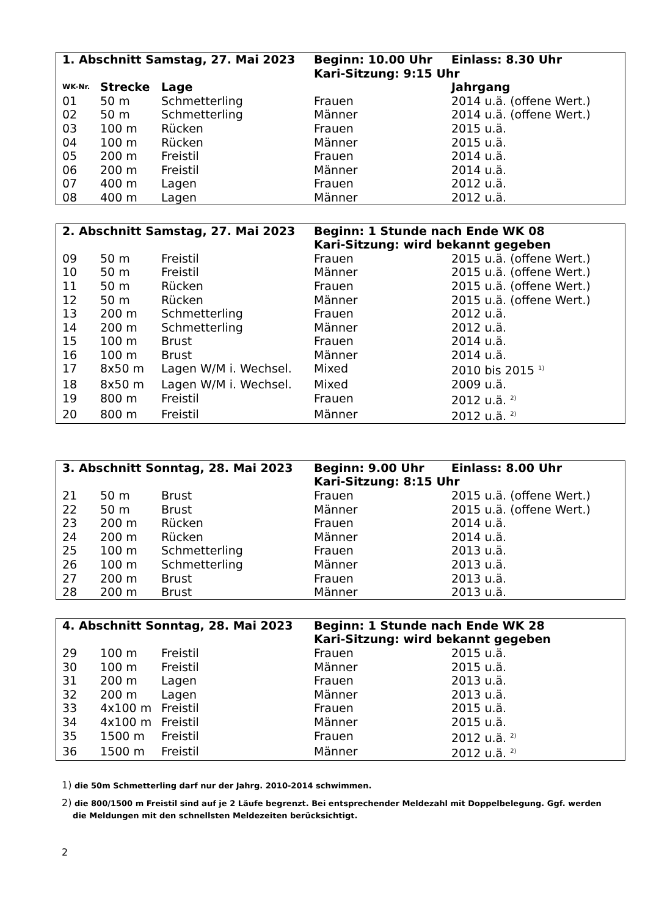| 1. Abschnitt Samstag, 27. Mai 2023 | | | Beginn: 10.00 Uhr | Einlass: 8.30 Uhr |
| --- | --- | --- | --- | --- |
| | | | Kari-Sitzung: 9:15 Uhr | |
| WK-Nr. | Strecke | Lage | | Jahrgang |
| 01 | 50 m | Schmetterling | Frauen | 2014 u.ä. (offene Wert.) |
| 02 | 50 m | Schmetterling | Männer | 2014 u.ä. (offene Wert.) |
| 03 | 100 m | Rücken | Frauen | 2015 u.ä. |
| 04 | 100 m | Rücken | Männer | 2015 u.ä. |
| 05 | 200 m | Freistil | Frauen | 2014 u.ä. |
| 06 | 200 m | Freistil | Männer | 2014 u.ä. |
| 07 | 400 m | Lagen | Frauen | 2012 u.ä. |
| 08 | 400 m | Lagen | Männer | 2012 u.ä. |
| 2. Abschnitt Samstag, 27. Mai 2023 | | | Beginn: 1 Stunde nach Ende WK 08 | |
| --- | --- | --- | --- | --- |
| | | | Kari-Sitzung: wird bekannt gegeben | |
| 09 | 50 m | Freistil | Frauen | 2015 u.ä. (offene Wert.) |
| 10 | 50 m | Freistil | Männer | 2015 u.ä. (offene Wert.) |
| 11 | 50 m | Rücken | Frauen | 2015 u.ä. (offene Wert.) |
| 12 | 50 m | Rücken | Männer | 2015 u.ä. (offene Wert.) |
| 13 | 200 m | Schmetterling | Frauen | 2012 u.ä. |
| 14 | 200 m | Schmetterling | Männer | 2012 u.ä. |
| 15 | 100 m | Brust | Frauen | 2014 u.ä. |
| 16 | 100 m | Brust | Männer | 2014 u.ä. |
| 17 | 8x50 m | Lagen W/M i. Wechsel. | Mixed | 2010 bis 2015 <sup>1)</sup> |
| 18 | 8x50 m | Lagen W/M i. Wechsel. | Mixed | 2009 u.ä. |
| 19 | 800 m | Freistil | Frauen | 2012 u.ä. <sup>2)</sup> |
| 20 | 800 m | Freistil | Männer | 2012 u.ä. <sup>2)</sup> |
| 3. Abschnitt Sonntag, 28. Mai 2023 | | | Beginn: 9.00 Uhr | Einlass: 8.00 Uhr |
| --- | --- | --- | --- | --- |
| | | | Kari-Sitzung: 8:15 Uhr | |
| 21 | 50 m | Brust | Frauen | 2015 u.ä. (offene Wert.) |
| 22 | 50 m | Brust | Männer | 2015 u.ä. (offene Wert.) |
| 23 | 200 m | Rücken | Frauen | 2014 u.ä. |
| 24 | 200 m | Rücken | Männer | 2014 u.ä. |
| 25 | 100 m | Schmetterling | Frauen | 2013 u.ä. |
| 26 | 100 m | Schmetterling | Männer | 2013 u.ä. |
| 27 | 200 m | Brust | Frauen | 2013 u.ä. |
| 28 | 200 m | Brust | Männer | 2013 u.ä. |
| 4. Abschnitt Sonntag, 28. Mai 2023 | | | Beginn: 1 Stunde nach Ende WK 28 | |
| --- | --- | --- | --- | --- |
| | | | Kari-Sitzung: wird bekannt gegeben | |
| 29 | 100 m | Freistil | Frauen | 2015 u.ä. |
| 30 | 100 m | Freistil | Männer | 2015 u.ä. |
| 31 | 200 m | Lagen | Frauen | 2013 u.ä. |
| 32 | 200 m | Lagen | Männer | 2013 u.ä. |
| 33 | 4x100 m | Freistil | Frauen | 2015 u.ä. |
| 34 | 4x100 m | Freistil | Männer | 2015 u.ä. |
| 35 | 1500 m | Freistil | Frauen | 2012 u.ä. <sup>2)</sup> |
| 36 | 1500 m | Freistil | Männer | 2012 u.ä. <sup>2)</sup> |
1) die 50m Schmetterling darf nur der Jahrg. 2010-2014 schwimmen.
2) die 800/1500 m Freistil sind auf je 2 Läufe begrenzt. Bei entsprechender Meldezahl mit Doppelbelegung. Ggf. werden
die Meldungen mit den schnellsten Meldezeiten berücksichtigt.
2